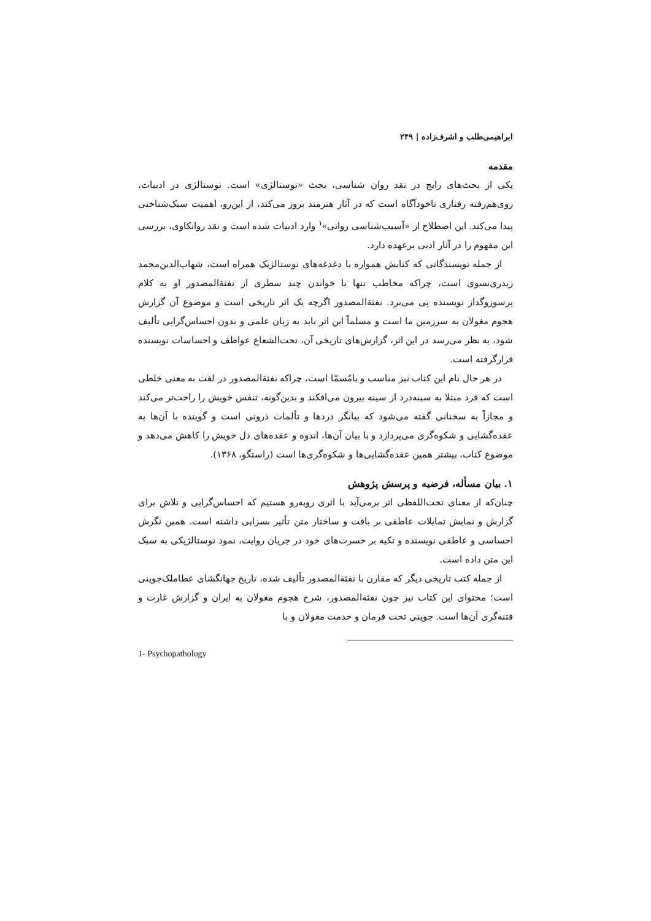ابراهیمی‌طلب و اشرف‌زاده | ۲۴۹
مقدمه
یکی از بحث‌های رایج در نقد روان شناسی، بحث «نوستالژی» است. نوستالژی در ادبیات، روی‌هم‌رفته رفتاری ناخودآگاه است که در آثار هنرمند بروز می‌کند، از این‌رو، اهمیت سبک‌شناختی پیدا می‌کند. این اصطلاح از «آسیب‌شناسی روانی»<sup>۱</sup> وارد ادبیات شده است و نقد روانکاوی، بررسی این مفهوم را در آثار ادبی برعهده دارد.
از جمله نویسندگانی که کتابش همواره با دغدغه‌های نوستالژیک همراه است، شهاب‌الدین‌محمد زیدری‌نسوی است، چراکه مخاطب تنها با خواندن چند سطری از نفثةالمصدور او به کلام پرسوزوگداز نویسنده پی می‌برد. نفثةالمصدور اگرچه یک اثر تاریخی است و موضوع آن گزارش هجوم مغولان به سرزمین ما است و مسلماً این اثر باید به زبان علمی و بدون احساس‌گرایی تألیف شود، به نظر می‌رسد در این اثر، گزارش‌های تاریخی آن، تحت‌الشعاع عواطف و احساسات نویسنده قرارگرفته است.
در هر حال نام این کتاب نیز مناسب و بامُسمّا است، چراکه نفثةالمصدور در لغت به معنی خلطی است که فرد مبتلا به سینه‌درد از سینه بیرون می‌افکند و بدین‌گونه، تنفس خویش را راحت‌تر می‌کند و مجازاً به سخنانی گفته می‌شود که بیانگر دردها و تألمات درونی است و گوینده با آن‌ها به عقده‌گشایی و شکوه‌گری می‌پردازد و با بیان آن‌ها، اندوه و عقده‌های دل خویش را کاهش می‌دهد و موضوع کتاب، بیشتر همین عقده‌گشایی‌ها و شکوه‌گری‌ها است (راستگو، ۱۳۶۸).
۱. بیان مسأله، فرضیه و پرسش پژوهش
چنان‌که از معنای تحت‌اللفظی اثر برمی‌آید با اثری روبه‌رو هستیم که احساس‌گرایی و تلاش برای گزارش و نمایش تمایلات عاطفی بر بافت و ساختار متن تأثیر بسزایی داشته است. همین نگرش احساسی و عاطفی نویسنده و تکیه بر حسرت‌های خود در جریان روایت، نمود نوستالژیکی به سبک این متن داده است.
از جمله کتب تاریخی دیگر که مقارن با نفثةالمصدور تألیف شده، تاریخ جهانگشای عطاملک‌جوینی است؛ محتوای این کتاب نیز چون نفثةالمصدور، شرح هجوم مغولان به ایران و گزارش غارت و فتنه‌گری آن‌ها است. جوینی تحت فرمان و خدمت مغولان و با
1- Psychopathology